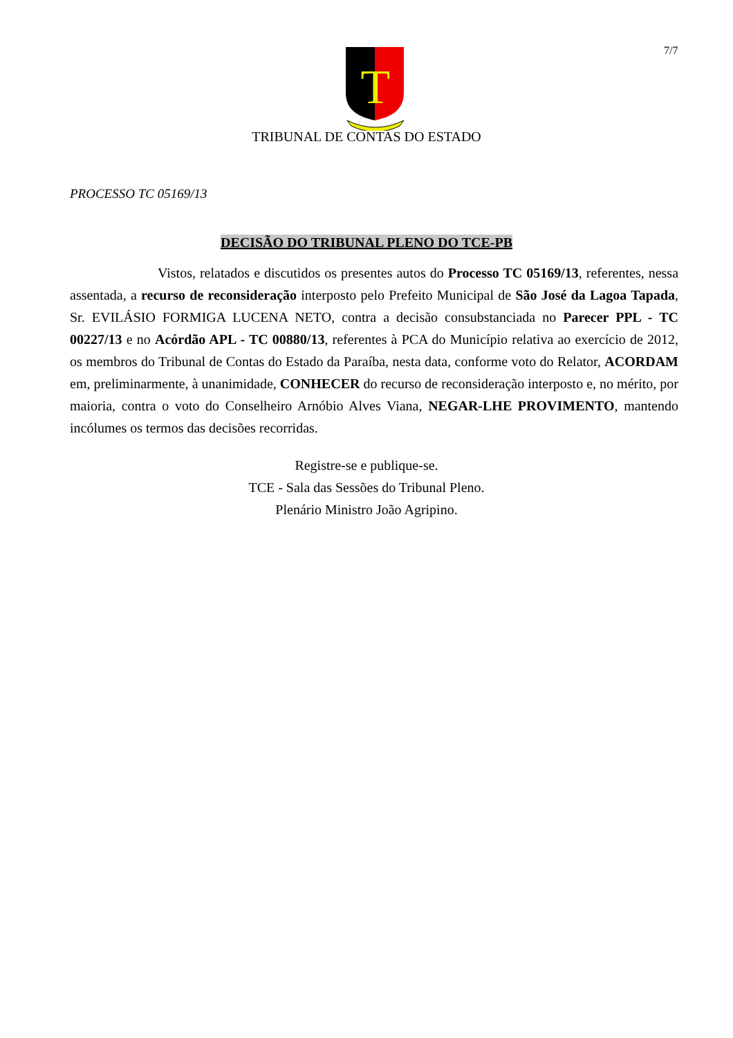7/7
T
TRIBUNAL DE CONTAS DO ESTADO
PROCESSO TC 05169/13
DECISÃO DO TRIBUNAL PLENO DO TCE-PB
Vistos, relatados e discutidos os presentes autos do Processo TC 05169/13, referentes, nessa assentada, a recurso de reconsideração interposto pelo Prefeito Municipal de São José da Lagoa Tapada, Sr. EVILÁSIO FORMIGA LUCENA NETO, contra a decisão consubstanciada no Parecer PPL - TC 00227/13 e no Acórdão APL - TC 00880/13, referentes à PCA do Município relativa ao exercício de 2012, os membros do Tribunal de Contas do Estado da Paraíba, nesta data, conforme voto do Relator, ACORDAM em, preliminarmente, à unanimidade, CONHECER do recurso de reconsideração interposto e, no mérito, por maioria, contra o voto do Conselheiro Arnóbio Alves Viana, NEGAR-LHE PROVIMENTO, mantendo incólumes os termos das decisões recorridas.
Registre-se e publique-se.
TCE - Sala das Sessões do Tribunal Pleno.
Plenário Ministro João Agripino.